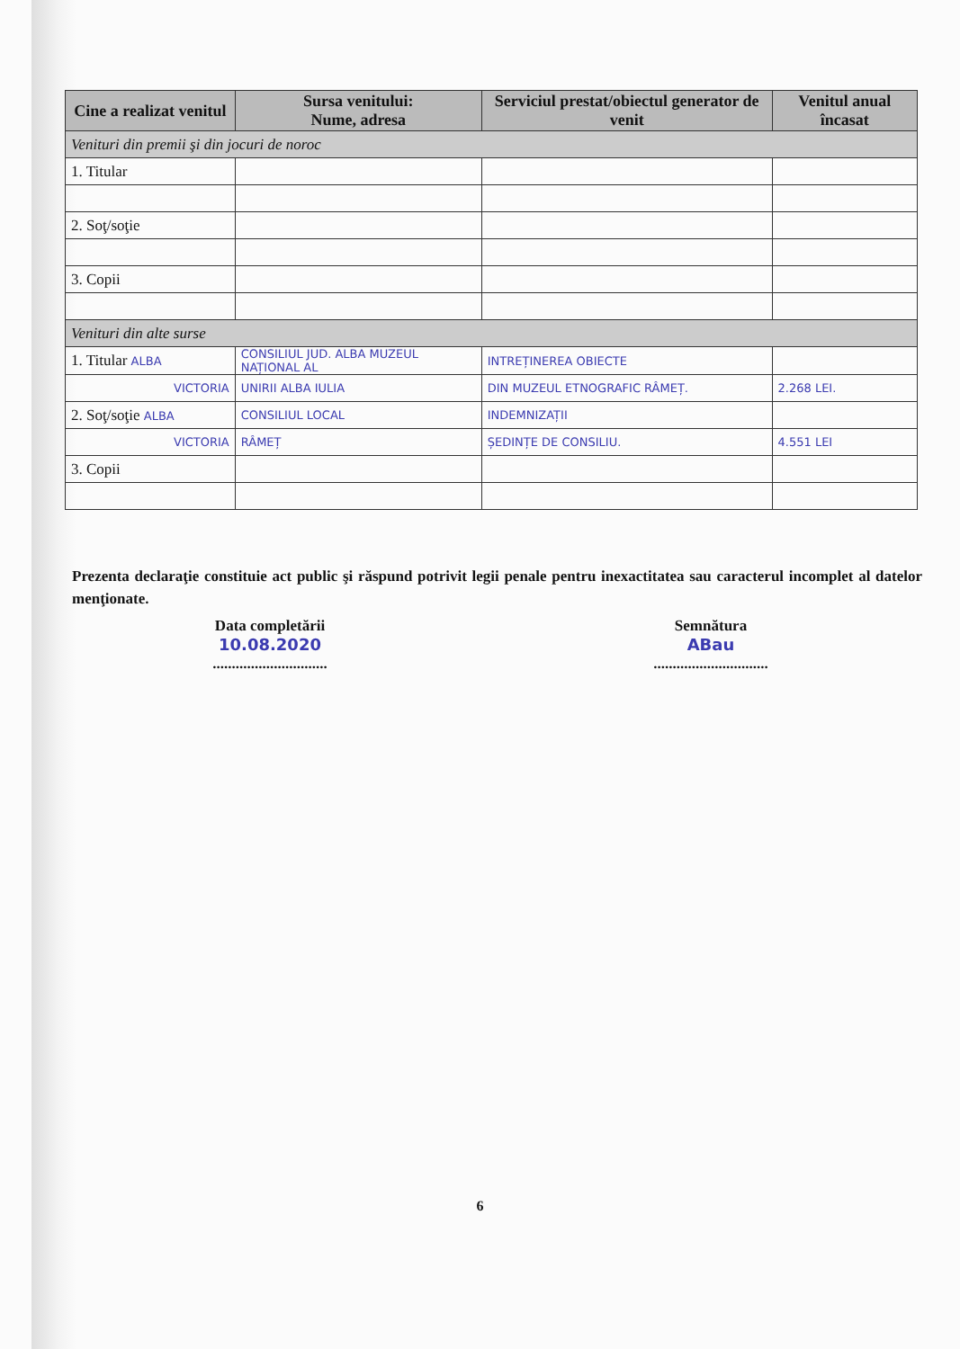| Cine a realizat venitul | Sursa venitului: Nume, adresa | Serviciul prestat/obiectul generator de venit | Venitul anual încasat |
| --- | --- | --- | --- |
| Venituri din premii şi din jocuri de noroc | | | |
| 1. Titular | | | |
| 2. Soţ/soţie | | | |
| 3. Copii | | | |
| Venituri din alte surse | | | |
| 1. Titular ALBA | CONSILIUL JUD. ALBA MUZEUL NAȚIONAL AL | INTREȚINEREA OBIECTE | |
| VICTORIA | UNIRII ALBA IULIA | DIN MUZEUL ETNOGRAFIC RÂMEȚ. | 2.268 LEI. |
| 2. Soţ/soţie ALBA | CONSILIUL LOCAL | INDEMNIZAȚII | |
| VICTORIA | RÂMEȚ | ȘEDINȚE DE CONSILIU. | 4.551 LEI |
| 3. Copii | | | |
Prezenta declaraţie constituie act public şi răspund potrivit legii penale pentru inexactitatea sau caracterul incomplet al datelor menţionate.
Data completării
10.08.2020
..............................
Semnătura
ABau
..............................
6